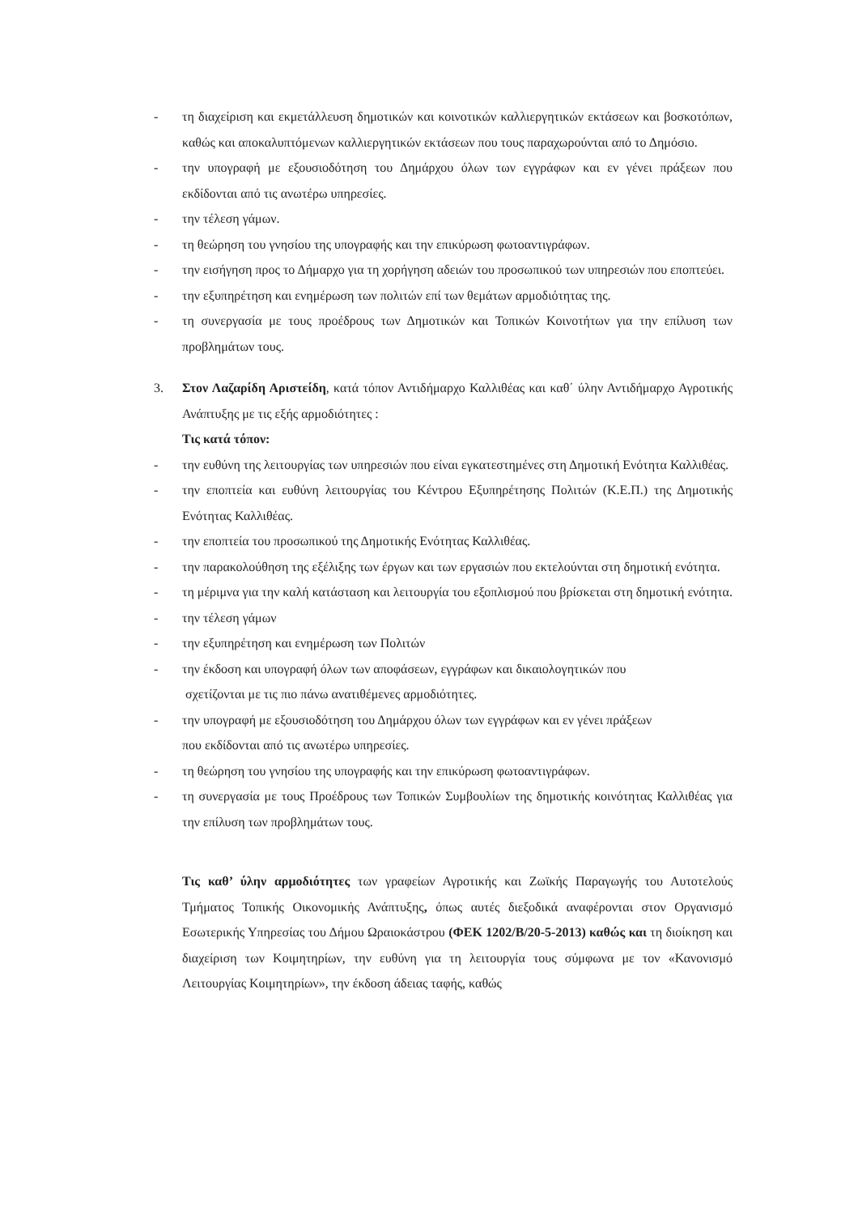- τη διαχείριση και εκμετάλλευση δημοτικών και κοινοτικών καλλιεργητικών εκτάσεων και βοσκοτόπων, καθώς και αποκαλυπτόμενων καλλιεργητικών εκτάσεων που τους παραχωρούνται από το Δημόσιο.
- την υπογραφή με εξουσιοδότηση του Δημάρχου όλων των εγγράφων και εν γένει πράξεων που εκδίδονται από τις ανωτέρω υπηρεσίες.
- την τέλεση γάμων.
- τη θεώρηση του γνησίου της υπογραφής και την επικύρωση φωτοαντιγράφων.
- την εισήγηση προς το Δήμαρχο για τη χορήγηση αδειών του προσωπικού των υπηρεσιών που εποπτεύει.
- την εξυπηρέτηση και ενημέρωση των πολιτών επί των θεμάτων αρμοδιότητας της.
- τη συνεργασία με τους προέδρους των Δημοτικών και Τοπικών Κοινοτήτων για την επίλυση των προβλημάτων τους.
3. Στον Λαζαρίδη Αριστείδη, κατά τόπον Αντιδήμαρχο Καλλιθέας και καθ΄ ύλην Αντιδήμαρχο Αγροτικής Ανάπτυξης με τις εξής αρμοδιότητες :
Τις κατά τόπον:
- την ευθύνη της λειτουργίας των υπηρεσιών που είναι εγκατεστημένες στη Δημοτική Ενότητα Καλλιθέας.
- την εποπτεία και ευθύνη λειτουργίας του Κέντρου Εξυπηρέτησης Πολιτών (Κ.Ε.Π.) της Δημοτικής Ενότητας Καλλιθέας.
- την εποπτεία του προσωπικού της Δημοτικής Ενότητας Καλλιθέας.
- την παρακολούθηση της εξέλιξης των έργων και των εργασιών που εκτελούνται στη δημοτική ενότητα.
- τη μέριμνα για την καλή κατάσταση και λειτουργία του εξοπλισμού που βρίσκεται στη δημοτική ενότητα.
- την τέλεση γάμων
- την εξυπηρέτηση και ενημέρωση των Πολιτών
- την έκδοση και υπογραφή όλων των αποφάσεων, εγγράφων και δικαιολογητικών που
σχετίζονται με τις πιο πάνω ανατιθέμενες αρμοδιότητες.
- την υπογραφή με εξουσιοδότηση του Δημάρχου όλων των εγγράφων και εν γένει πράξεων
που εκδίδονται από τις ανωτέρω υπηρεσίες.
- τη θεώρηση του γνησίου της υπογραφής και την επικύρωση φωτοαντιγράφων.
- τη συνεργασία με τους Προέδρους των Τοπικών Συμβουλίων της δημοτικής κοινότητας Καλλιθέας για την επίλυση των προβλημάτων τους.
Τις καθ’ ύλην αρμοδιότητες των γραφείων Αγροτικής και Ζωϊκής Παραγωγής του Αυτοτελούς Τμήματος Τοπικής Οικονομικής Ανάπτυξης, όπως αυτές διεξοδικά αναφέρονται στον Οργανισμό Εσωτερικής Υπηρεσίας του Δήμου Ωραιοκάστρου (ΦΕΚ 1202/Β/20-5-2013) καθώς και τη διοίκηση και διαχείριση των Κοιμητηρίων, την ευθύνη για τη λειτουργία τους σύμφωνα με τον «Κανονισμό Λειτουργίας Κοιμητηρίων», την έκδοση άδειας ταφής, καθώς